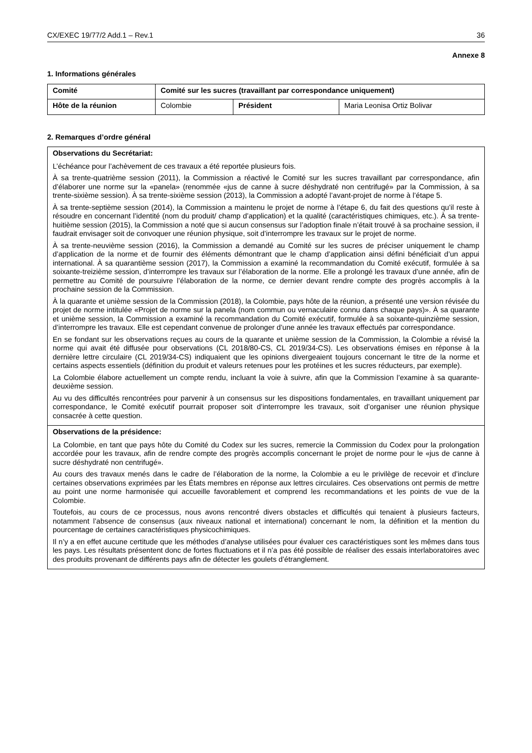CX/EXEC 19/77/2 Add.1 – Rev.1 36
Annexe 8
1. Informations générales
| Comité | Comité sur les sucres (travaillant par correspondance uniquement) | | |
| Hôte de la réunion | Colombie | Président | Maria Leonisa Ortiz Bolivar |
2. Remarques d’ordre général
Observations du Secrétariat:
L’échéance pour l’achèvement de ces travaux a été reportée plusieurs fois.
À sa trente-quatrième session (2011), la Commission a réactivé le Comité sur les sucres travaillant par correspondance, afin d’élaborer une norme sur la «panela» (renommée «jus de canne à sucre déshydraté non centrifugé» par la Commission, à sa trente-sixième session). À sa trente-sixième session (2013), la Commission a adopté l’avant-projet de norme à l’étape 5.
À sa trente-septième session (2014), la Commission a maintenu le projet de norme à l’étape 6, du fait des questions qu’il reste à résoudre en concernant l’identité (nom du produit/ champ d’application) et la qualité (caractéristiques chimiques, etc.). À sa trente-huitième session (2015), la Commission a noté que si aucun consensus sur l’adoption finale n’était trouvé à sa prochaine session, il faudrait envisager soit de convoquer une réunion physique, soit d’interrompre les travaux sur le projet de norme.
À sa trente-neuvième session (2016), la Commission a demandé au Comité sur les sucres de préciser uniquement le champ d’application de la norme et de fournir des éléments démontrant que le champ d’application ainsi défini bénéficiait d’un appui international. À sa quarantième session (2017), la Commission a examiné la recommandation du Comité exécutif, formulée à sa soixante-treizième session, d’interrompre les travaux sur l’élaboration de la norme. Elle a prolongé les travaux d’une année, afin de permettre au Comité de poursuivre l’élaboration de la norme, ce dernier devant rendre compte des progrès accomplis à la prochaine session de la Commission.
À la quarante et unième session de la Commission (2018), la Colombie, pays hôte de la réunion, a présenté une version révisée du projet de norme intitulée «Projet de norme sur la panela (nom commun ou vernaculaire connu dans chaque pays)». À sa quarante et unième session, la Commission a examiné la recommandation du Comité exécutif, formulée à sa soixante-quinzième session, d’interrompre les travaux. Elle est cependant convenue de prolonger d’une année les travaux effectués par correspondance.
En se fondant sur les observations reçues au cours de la quarante et unième session de la Commission, la Colombie a révisé la norme qui avait été diffusée pour observations (CL 2018/80-CS, CL 2019/34-CS). Les observations émises en réponse à la dernière lettre circulaire (CL 2019/34-CS) indiquaient que les opinions divergeaient toujours concernant le titre de la norme et certains aspects essentiels (définition du produit et valeurs retenues pour les protéines et les sucres réducteurs, par exemple).
La Colombie élabore actuellement un compte rendu, incluant la voie à suivre, afin que la Commission l’examine à sa quarante-deuxième session.
Au vu des difficultés rencontrées pour parvenir à un consensus sur les dispositions fondamentales, en travaillant uniquement par correspondance, le Comité exécutif pourrait proposer soit d’interrompre les travaux, soit d’organiser une réunion physique consacrée à cette question.
Observations de la présidence:
La Colombie, en tant que pays hôte du Comité du Codex sur les sucres, remercie la Commission du Codex pour la prolongation accordée pour les travaux, afin de rendre compte des progrès accomplis concernant le projet de norme pour le «jus de canne à sucre déshydraté non centrifugé».
Au cours des travaux menés dans le cadre de l’élaboration de la norme, la Colombie a eu le privilège de recevoir et d’inclure certaines observations exprimées par les États membres en réponse aux lettres circulaires. Ces observations ont permis de mettre au point une norme harmonisée qui accueille favorablement et comprend les recommandations et les points de vue de la Colombie.
Toutefois, au cours de ce processus, nous avons rencontré divers obstacles et difficultés qui tenaient à plusieurs facteurs, notamment l’absence de consensus (aux niveaux national et international) concernant le nom, la définition et la mention du pourcentage de certaines caractéristiques physicochimiques.
Il n’y a en effet aucune certitude que les méthodes d’analyse utilisées pour évaluer ces caractéristiques sont les mêmes dans tous les pays. Les résultats présentent donc de fortes fluctuations et il n’a pas été possible de réaliser des essais interlaboratoires avec des produits provenant de différents pays afin de détecter les goulets d’étranglement.